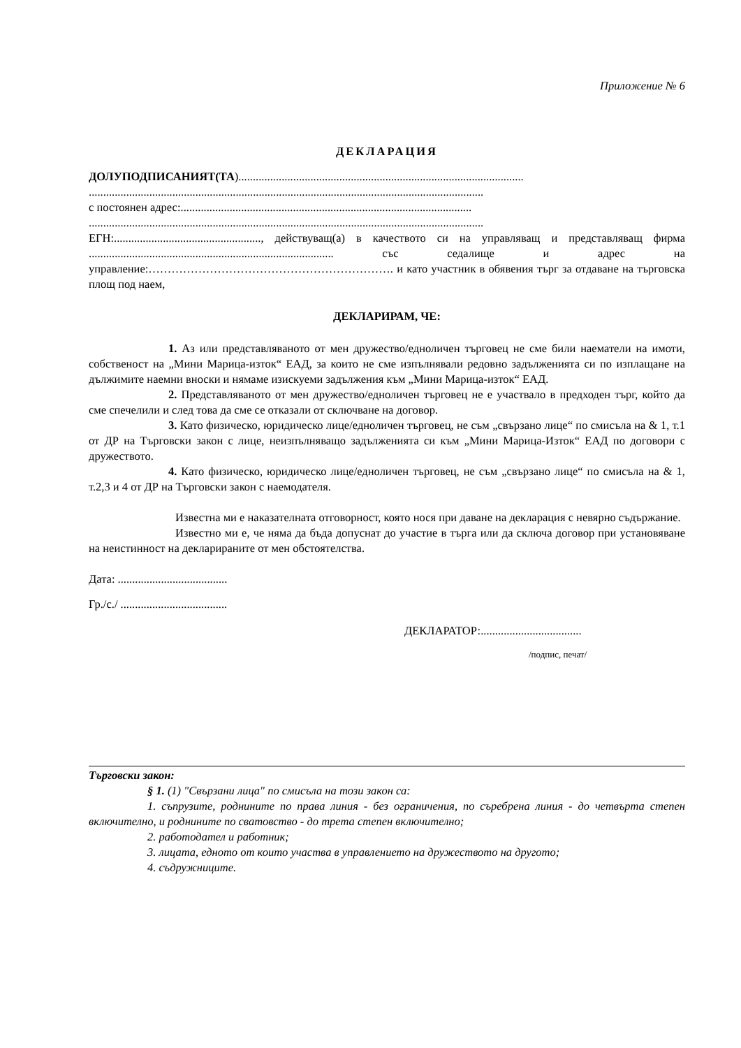Приложение № 6
ДЕКЛАРАЦИЯ
ДОЛУПОДПИСАНИЯТ(ТА)...................................................................................................
.........................................................................................................................................
с постоянен адрес:.....................................................................................................
.........................................................................................................................................
ЕГН:..................................................., действуващ(а) в качеството си на управляващ и представляващ фирма ..................................................................................... със седалище и адрес на управление:………………………………………………………. и като участник в обявения търг за отдаване на търговска площ под наем,
ДЕКЛАРИРАМ, ЧЕ:
1. Аз или представляваното от мен дружество/едноличен търговец не сме били наематели на имоти, собственост на „Мини Марица-изток“ ЕАД, за които не сме изпълнявали редовно задълженията си по изплащане на дължимите наемни вноски и нямаме изискуеми задължения към „Мини Марица-изток“ ЕАД.
2. Представляваното от мен дружество/едноличен търговец не е участвало в предходен търг, който да сме спечелили и след това да сме се отказали от сключване на договор.
3. Като физическо, юридическо лице/едноличен търговец, не съм „свързано лице“ по смисъла на & 1, т.1 от ДР на Търговски закон с лице, неизпълняващо задълженията си към „Мини Марица-Изток“ ЕАД по договори с дружеството.
4. Като физическо, юридическо лице/едноличен търговец, не съм „свързано лице“ по смисъла на & 1, т.2,3 и 4 от ДР на Търговски закон с наемодателя.
Известна ми е наказателната отговорност, която нося при даване на декларация с невярно съдържание.
Известно ми е, че няма да бъда допуснат до участие в търга или да сключа договор при установяване на неистинност на декларираните от мен обстоятелства.
Дата: ......................................
Гр./с./ .....................................
ДЕКЛАРАТОР:...................................
/подпис, печат/
Търговски закон:
§ 1. (1) "Свързани лица" по смисъла на този закон са:
1. съпрузите, роднините по права линия - без ограничения, по съребрена линия - до четвърта степен включително, и роднините по сватовство - до трета степен включително;
2. работодател и работник;
3. лицата, едното от които участва в управлението на дружеството на другото;
4. съдружниците.